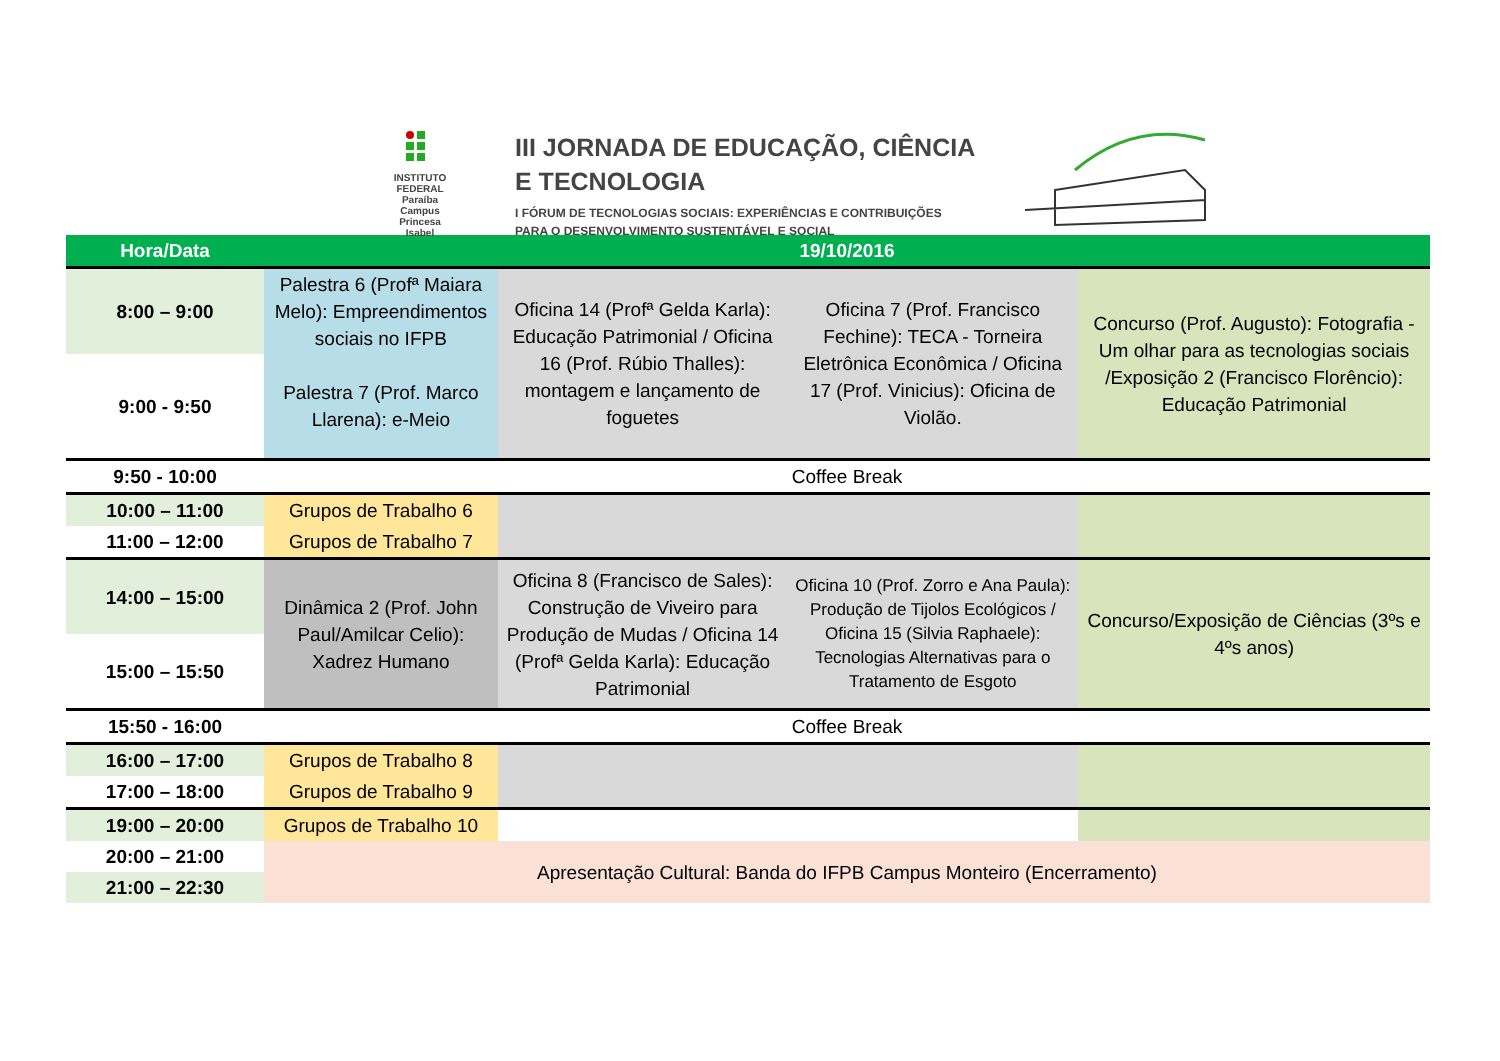INSTITUTO FEDERAL
Paraíba
Campus Princesa Isabel
III JORNADA DE EDUCAÇÃO, CIÊNCIA
E TECNOLOGIA
I FÓRUM DE TECNOLOGIAS SOCIAIS: EXPERIÊNCIAS E CONTRIBUIÇÕES
PARA O DESENVOLVIMENTO SUSTENTÁVEL E SOCIAL
| Hora/Data | 19/10/2016 | | | |
| --- | --- | --- | --- | --- |
| 8:00 – 9:00 | Palestra 6 (Profª Maiara Melo): Empreendimentos sociais no IFPB | Oficina 14 (Profª Gelda Karla): Educação Patrimonial / Oficina 16 (Prof. Rúbio Thalles): montagem e lançamento de foguetes | Oficina 7 (Prof. Francisco Fechine): TECA - Torneira Eletrônica Econômica / Oficina 17 (Prof. Vinicius): Oficina de Violão. | Concurso (Prof. Augusto): Fotografia - Um olhar para as tecnologias sociais /Exposição 2 (Francisco Florêncio): Educação Patrimonial |
| 9:00 - 9:50 | Palestra 7 (Prof. Marco Llarena): e-Meio | | | |
| 9:50 - 10:00 | Coffee Break | | | |
| 10:00 – 11:00 | Grupos de Trabalho 6 | | | |
| 11:00 – 12:00 | Grupos de Trabalho 7 | | | |
| 14:00 – 15:00 | Dinâmica 2 (Prof. John Paul/Amilcar Celio): Xadrez Humano | Oficina 8 (Francisco de Sales): Construção de Viveiro para Produção de Mudas / Oficina 14 (Profª Gelda Karla): Educação Patrimonial | Oficina 10 (Prof. Zorro e Ana Paula): Produção de Tijolos Ecológicos / Oficina 15 (Silvia Raphaele): Tecnologias Alternativas para o Tratamento de Esgoto | Concurso/Exposição de Ciências (3ºs e 4ºs anos) |
| 15:00 – 15:50 | | | | |
| 15:50 - 16:00 | Coffee Break | | | |
| 16:00 – 17:00 | Grupos de Trabalho 8 | | | |
| 17:00 – 18:00 | Grupos de Trabalho 9 | | | |
| 19:00 – 20:00 | Grupos de Trabalho 10 | | | |
| 20:00 – 21:00 | Apresentação Cultural: Banda do IFPB Campus Monteiro (Encerramento) | | | |
| 21:00 – 22:30 | | | | |